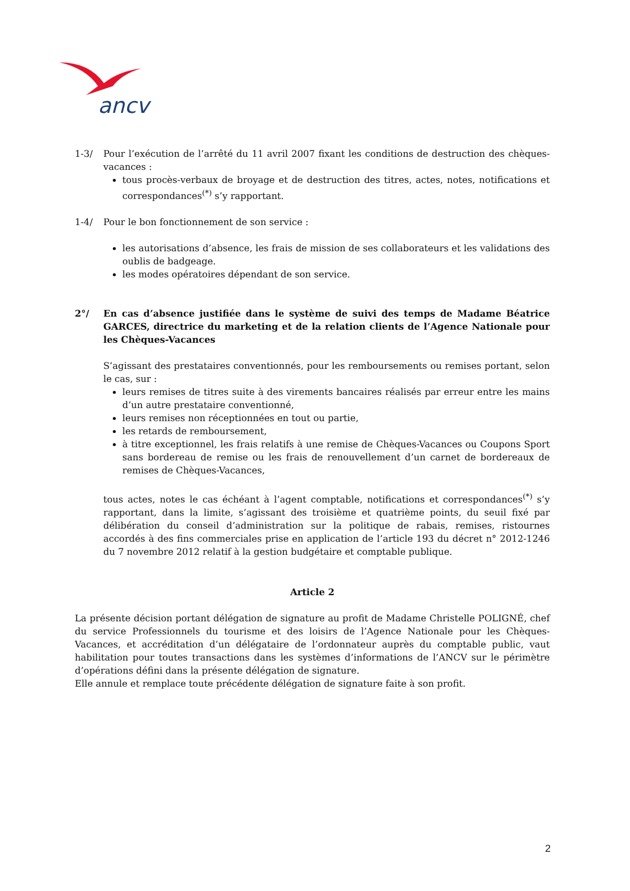ancv
1-3/ Pour l’exécution de l’arrêté du 11 avril 2007 fixant les conditions de destruction des chèques-vacances :
tous procès-verbaux de broyage et de destruction des titres, actes, notes, notifications et correspondances<sup>(*)</sup> s’y rapportant.
1-4/ Pour le bon fonctionnement de son service :
les autorisations d’absence, les frais de mission de ses collaborateurs et les validations des oublis de badgeage.
les modes opératoires dépendant de son service.
2°/ En cas d’absence justifiée dans le système de suivi des temps de Madame Béatrice GARCES, directrice du marketing et de la relation clients de l’Agence Nationale pour les Chèques-Vacances
S’agissant des prestataires conventionnés, pour les remboursements ou remises portant, selon le cas, sur :
leurs remises de titres suite à des virements bancaires réalisés par erreur entre les mains d’un autre prestataire conventionné,
leurs remises non réceptionnées en tout ou partie,
les retards de remboursement,
à titre exceptionnel, les frais relatifs à une remise de Chèques-Vacances ou Coupons Sport sans bordereau de remise ou les frais de renouvellement d’un carnet de bordereaux de remises de Chèques-Vacances,
tous actes, notes le cas échéant à l’agent comptable, notifications et correspondances<sup>(*)</sup> s’y rapportant, dans la limite, s’agissant des troisième et quatrième points, du seuil fixé par délibération du conseil d’administration sur la politique de rabais, remises, ristournes accordés à des fins commerciales prise en application de l’article 193 du décret n° 2012-1246 du 7 novembre 2012 relatif à la gestion budgétaire et comptable publique.
Article 2
La présente décision portant délégation de signature au profit de Madame Christelle POLIGNÉ, chef du service Professionnels du tourisme et des loisirs de l’Agence Nationale pour les Chèques-Vacances, et accréditation d’un délégataire de l’ordonnateur auprès du comptable public, vaut habilitation pour toutes transactions dans les systèmes d’informations de l’ANCV sur le périmètre d’opérations défini dans la présente délégation de signature.
Elle annule et remplace toute précédente délégation de signature faite à son profit.
2